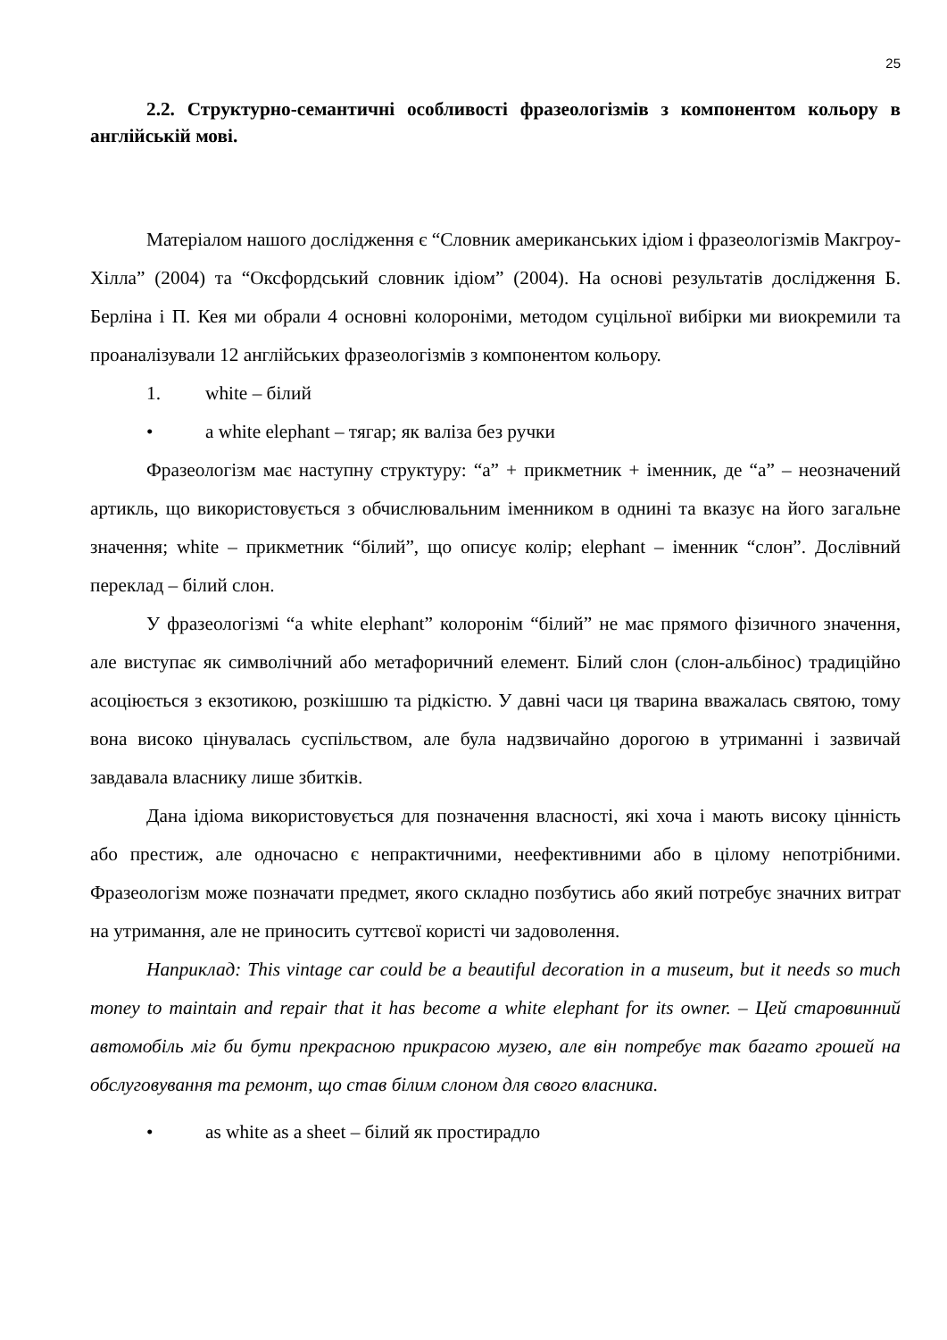25
2.2. Структурно-семантичні особливості фразеологізмів з компонентом кольору в англійській мові.
Матеріалом нашого дослідження є “Словник американських ідіом і фразеологізмів Макгроу-Хілла” (2004) та “Оксфордський словник ідіом” (2004). На основі результатів дослідження Б. Берліна і П. Кея ми обрали 4 основні колороніми, методом суцільної вибірки ми виокремили та проаналізували 12 англійських фразеологізмів з компонентом кольору.
1. white – білий
• a white elephant – тягар; як валіза без ручки
Фразеологізм має наступну структуру: “a” + прикметник + іменник, де “a” – неозначений артикль, що використовується з обчислювальним іменником в однині та вказує на його загальне значення; white – прикметник “білий”, що описує колір; elephant – іменник “слон”. Дослівний переклад – білий слон.
У фразеологізмі “a white elephant” колоронім “білий” не має прямого фізичного значення, але виступає як символічний або метафоричний елемент. Білий слон (слон-альбінос) традиційно асоціюється з екзотикою, розкішшю та рідкістю. У давні часи ця тварина вважалась святою, тому вона високо цінувалась суспільством, але була надзвичайно дорогою в утриманні і зазвичай завдавала власнику лише збитків.
Дана ідіома використовується для позначення власності, які хоча і мають високу цінність або престиж, але одночасно є непрактичними, неефективними або в цілому непотрібними. Фразеологізм може позначати предмет, якого складно позбутись або який потребує значних витрат на утримання, але не приносить суттєвої користі чи задоволення.
Наприклад: This vintage car could be a beautiful decoration in a museum, but it needs so much money to maintain and repair that it has become a white elephant for its owner. – Цей старовинний автомобіль міг би бути прекрасною прикрасою музею, але він потребує так багато грошей на обслуговування та ремонт, що став білим слоном для свого власника.
• as white as a sheet – білий як простирадло